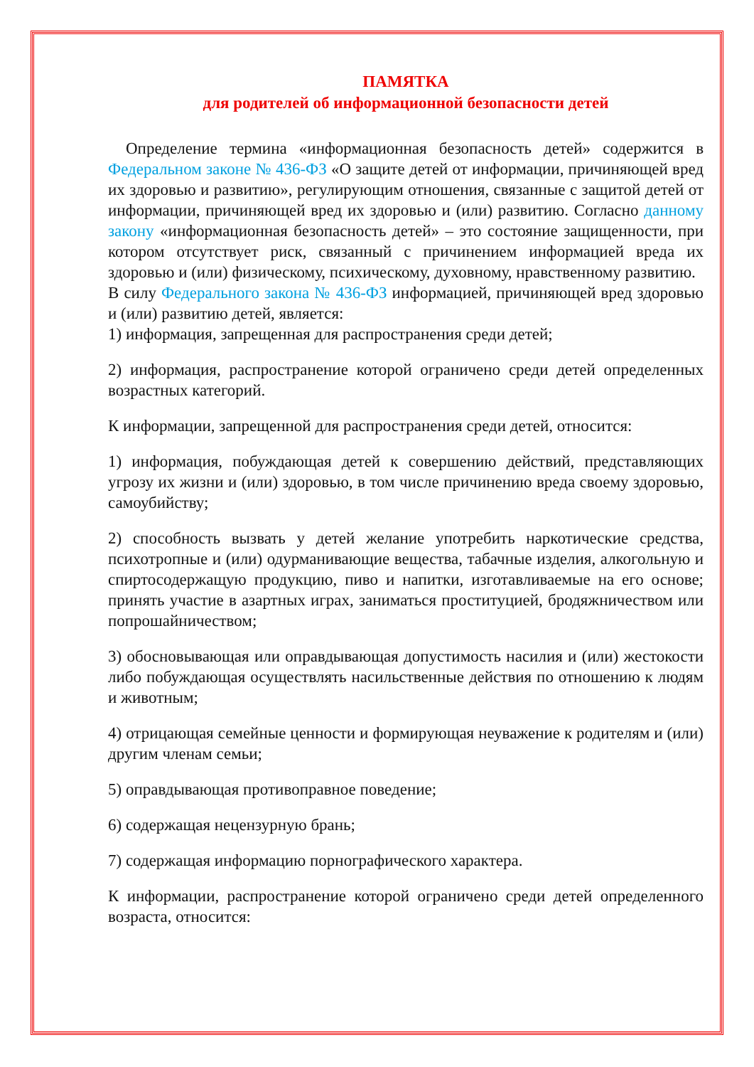ПАМЯТКА
для родителей об информационной безопасности детей
Определение термина «информационная безопасность детей» содержится в Федеральном законе № 436-ФЗ «О защите детей от информации, причиняющей вред их здоровью и развитию», регулирующим отношения, связанные с защитой детей от информации, причиняющей вред их здоровью и (или) развитию. Согласно данному закону «информационная безопасность детей» – это состояние защищенности, при котором отсутствует риск, связанный с причинением информацией вреда их здоровью и (или) физическому, психическому, духовному, нравственному развитию.
В силу Федерального закона № 436-ФЗ информацией, причиняющей вред здоровью и (или) развитию детей, является:
1) информация, запрещенная для распространения среди детей;
2) информация, распространение которой ограничено среди детей определенных возрастных категорий.
К информации, запрещенной для распространения среди детей, относится:
1) информация, побуждающая детей к совершению действий, представляющих угрозу их жизни и (или) здоровью, в том числе причинению вреда своему здоровью, самоубийству;
2) способность вызвать у детей желание употребить наркотические средства, психотропные и (или) одурманивающие вещества, табачные изделия, алкогольную и спиртосодержащую продукцию, пиво и напитки, изготавливаемые на его основе; принять участие в азартных играх, заниматься проституцией, бродяжничеством или попрошайничеством;
3) обосновывающая или оправдывающая допустимость насилия и (или) жестокости либо побуждающая осуществлять насильственные действия по отношению к людям и животным;
4) отрицающая семейные ценности и формирующая неуважение к родителям и (или) другим членам семьи;
5) оправдывающая противоправное поведение;
6) содержащая нецензурную брань;
7) содержащая информацию порнографического характера.
К информации, распространение которой ограничено среди детей определенного возраста, относится: